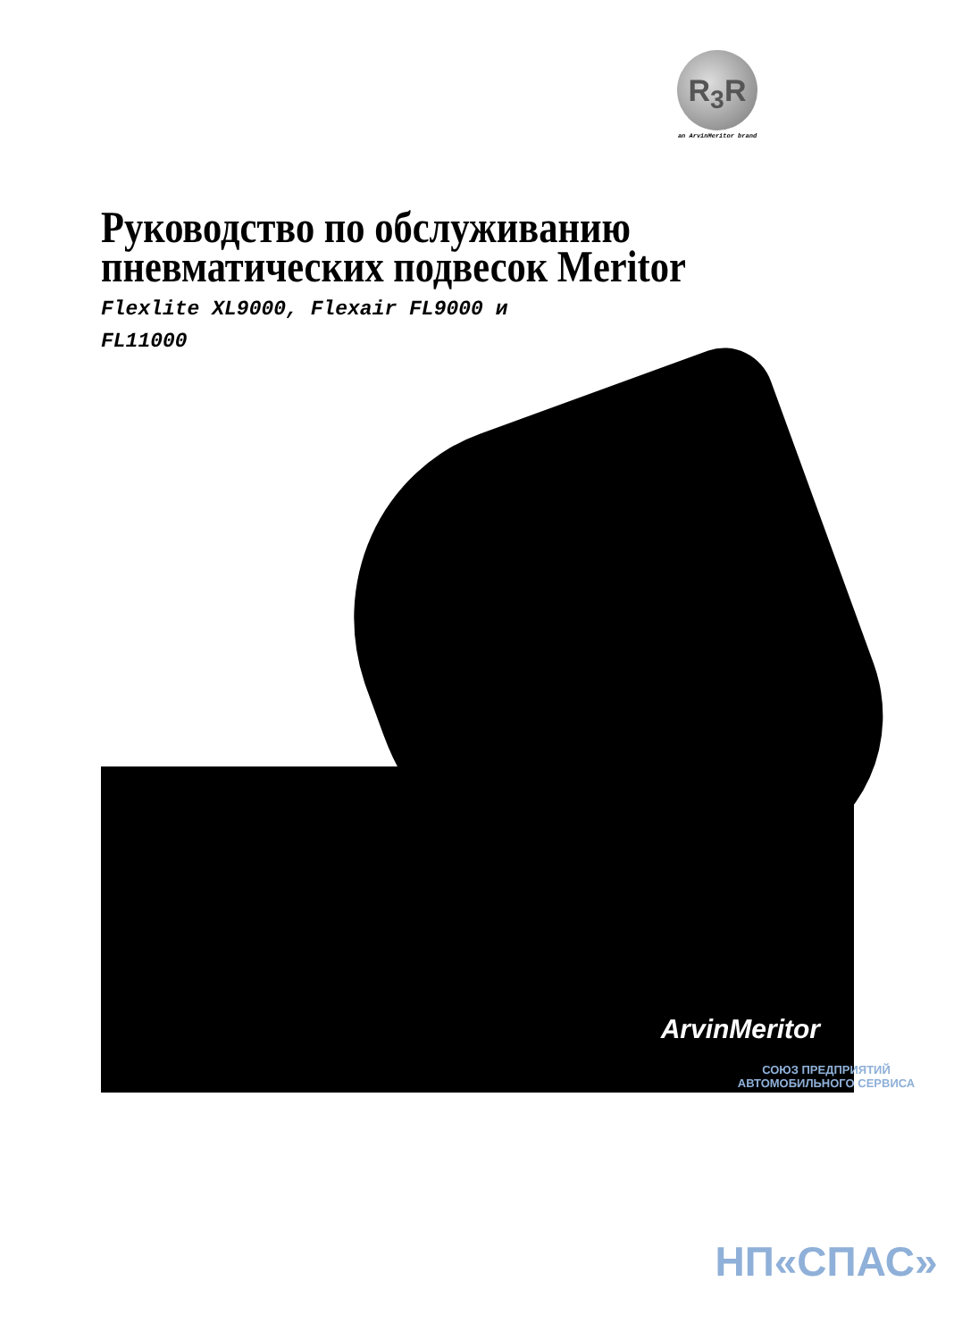R<sub>3</sub>R
an ArvinMeritor brand
Руководство по обслуживанию
пневматических подвесок Meritor
Flexlite XL9000, Flexair FL9000 и
FL11000
ArvinMeritor
СОЮЗ ПРЕДПРИЯТИЙ АВТОМОБИЛЬНОГО СЕРВИСА
НП«СПАС»